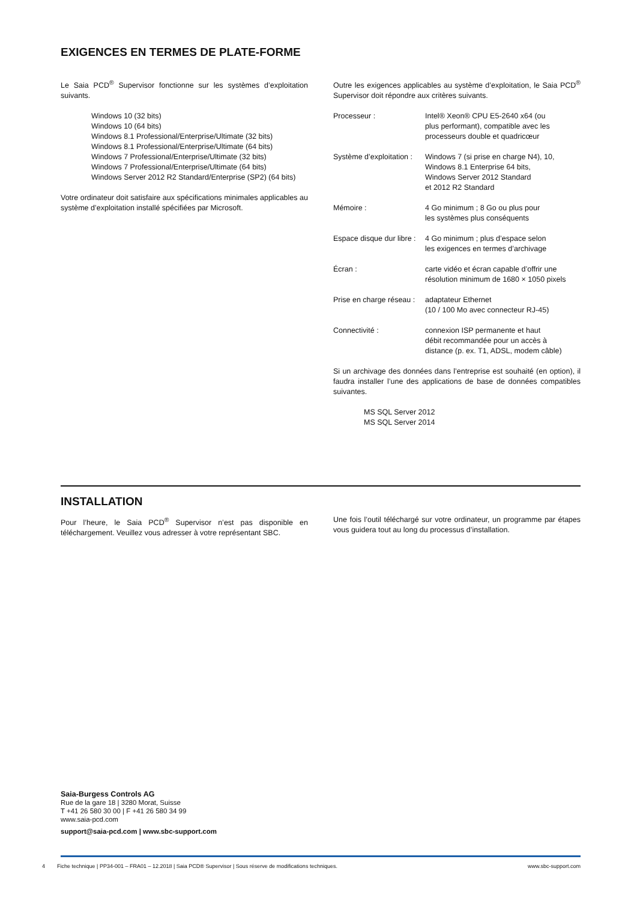EXIGENCES EN TERMES DE PLATE-FORME
Le Saia PCD<sup>®</sup> Supervisor fonctionne sur les systèmes d’exploitation suivants.
Windows 10 (32 bits)
Windows 10 (64 bits)
Windows 8.1 Professional/Enterprise/Ultimate (32 bits)
Windows 8.1 Professional/Enterprise/Ultimate (64 bits)
Windows 7 Professional/Enterprise/Ultimate (32 bits)
Windows 7 Professional/Enterprise/Ultimate (64 bits)
Windows Server 2012 R2 Standard/Enterprise (SP2) (64 bits)
Votre ordinateur doit satisfaire aux spécifications minimales applicables au système d’exploitation installé spécifiées par Microsoft.
Outre les exigences applicables au système d’exploitation, le Saia PCD<sup>®</sup> Supervisor doit répondre aux critères suivants.
| Processeur : | Intel® Xeon® CPU E5-2640 x64 (ou plus performant), compatible avec les processeurs double et quadricœur |
| Système d’exploitation : | Windows 7 (si prise en charge N4), 10, Windows 8.1 Enterprise 64 bits, Windows Server 2012 Standard et 2012 R2 Standard |
| Mémoire : | 4 Go minimum ; 8 Go ou plus pour les systèmes plus conséquents |
| Espace disque dur libre : | 4 Go minimum ; plus d’espace selon les exigences en termes d’archivage |
| Écran : | carte vidéo et écran capable d’offrir une résolution minimum de 1680 × 1050 pixels |
| Prise en charge réseau : | adaptateur Ethernet (10 / 100 Mo avec connecteur RJ-45) |
| Connectivité : | connexion ISP permanente et haut débit recommandée pour un accès à distance (p. ex. T1, ADSL, modem câble) |
Si un archivage des données dans l’entreprise est souhaité (en option), il faudra installer l’une des applications de base de données compatibles suivantes.
MS SQL Server 2012
MS SQL Server 2014
INSTALLATION
Pour l’heure, le Saia PCD<sup>®</sup> Supervisor n’est pas disponible en téléchargement. Veuillez vous adresser à votre représentant SBC.
Une fois l’outil téléchargé sur votre ordinateur, un programme par étapes vous guidera tout au long du processus d’installation.
Saia-Burgess Controls AG
Rue de la gare 18 | 3280 Morat, Suisse
T +41 26 580 30 00 | F +41 26 580 34 99
www.saia-pcd.com
support@saia-pcd.com | www.sbc-support.com
4 Fiche technique | PP34-001 – FRA01 – 12.2018 | Saia PCD® Supervisor | Sous réserve de modifications techniques. www.sbc-support.com